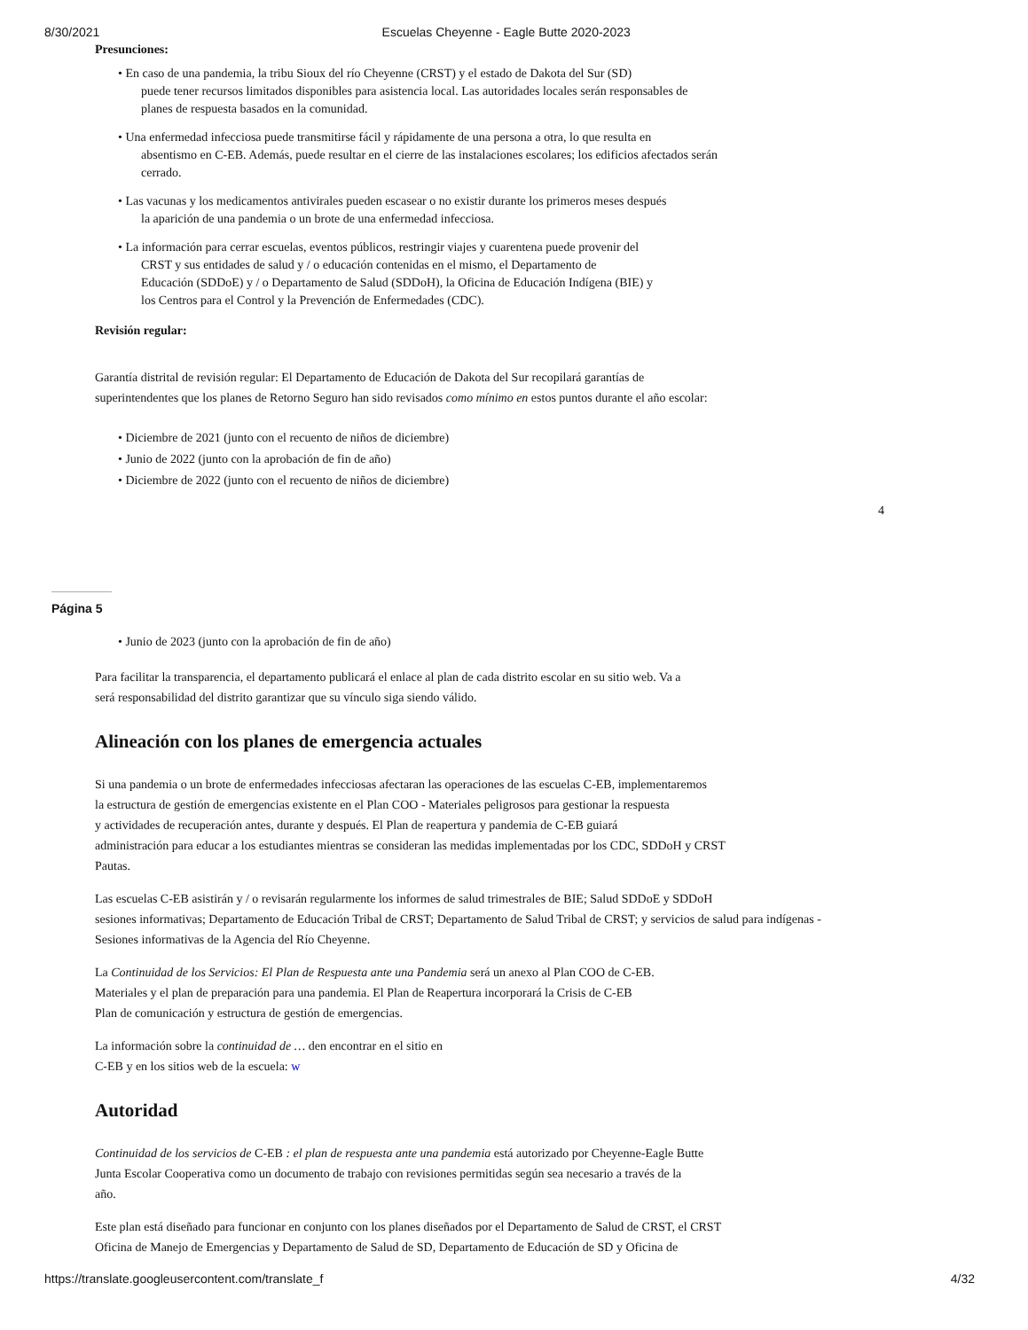8/30/2021 Escuelas Cheyenne - Eagle Butte 2020-2023
Presunciones:
• En caso de una pandemia, la tribu Sioux del río Cheyenne (CRST) y el estado de Dakota del Sur (SD)
puede tener recursos limitados disponibles para asistencia local. Las autoridades locales serán responsables de
planes de respuesta basados en la comunidad.
• Una enfermedad infecciosa puede transmitirse fácil y rápidamente de una persona a otra, lo que resulta en
absentismo en C-EB. Además, puede resultar en el cierre de las instalaciones escolares; los edificios afectados serán
cerrado.
• Las vacunas y los medicamentos antivirales pueden escasear o no existir durante los primeros meses después
la aparición de una pandemia o un brote de una enfermedad infecciosa.
• La información para cerrar escuelas, eventos públicos, restringir viajes y cuarentena puede provenir del
CRST y sus entidades de salud y / o educación contenidas en el mismo, el Departamento de
Educación (SDDoE) y / o Departamento de Salud (SDDoH), la Oficina de Educación Indígena (BIE) y
los Centros para el Control y la Prevención de Enfermedades (CDC).
Revisión regular:
Garantía distrital de revisión regular: El Departamento de Educación de Dakota del Sur recopilará garantías de
superintendentes que los planes de Retorno Seguro han sido revisados como mínimo en estos puntos durante el año escolar:
• Diciembre de 2021 (junto con el recuento de niños de diciembre)
• Junio de 2022 (junto con la aprobación de fin de año)
• Diciembre de 2022 (junto con el recuento de niños de diciembre)
4
Página 5
• Junio de 2023 (junto con la aprobación de fin de año)
Para facilitar la transparencia, el departamento publicará el enlace al plan de cada distrito escolar en su sitio web. Va a
será responsabilidad del distrito garantizar que su vínculo siga siendo válido.
Alineación con los planes de emergencia actuales
Si una pandemia o un brote de enfermedades infecciosas afectaran las operaciones de las escuelas C-EB, implementaremos
la estructura de gestión de emergencias existente en el Plan COO - Materiales peligrosos para gestionar la respuesta
y actividades de recuperación antes, durante y después. El Plan de reapertura y pandemia de C-EB guiará
administración para educar a los estudiantes mientras se consideran las medidas implementadas por los CDC, SDDoH y CRST
Pautas.
Las escuelas C-EB asistirán y / o revisarán regularmente los informes de salud trimestrales de BIE; Salud SDDoE y SDDoH
sesiones informativas; Departamento de Educación Tribal de CRST; Departamento de Salud Tribal de CRST; y servicios de salud para indígenas -
Sesiones informativas de la Agencia del Río Cheyenne.
La Continuidad de los Servicios: El Plan de Respuesta ante una Pandemia será un anexo al Plan COO de C-EB.
Materiales y el plan de preparación para una pandemia. El Plan de Reapertura incorporará la Crisis de C-EB
Plan de comunicación y estructura de gestión de emergencias.
La información sobre la continuidad de … den encontrar en el sitio en
C-EB y en los sitios web de la escuela: w
Autoridad
Continuidad de los servicios de C-EB : el plan de respuesta ante una pandemia está autorizado por Cheyenne-Eagle Butte
Junta Escolar Cooperativa como un documento de trabajo con revisiones permitidas según sea necesario a través de la
año.
Este plan está diseñado para funcionar en conjunto con los planes diseñados por el Departamento de Salud de CRST, el CRST
Oficina de Manejo de Emergencias y Departamento de Salud de SD, Departamento de Educación de SD y Oficina de
https://translate.googleusercontent.com/translate_f 4/32